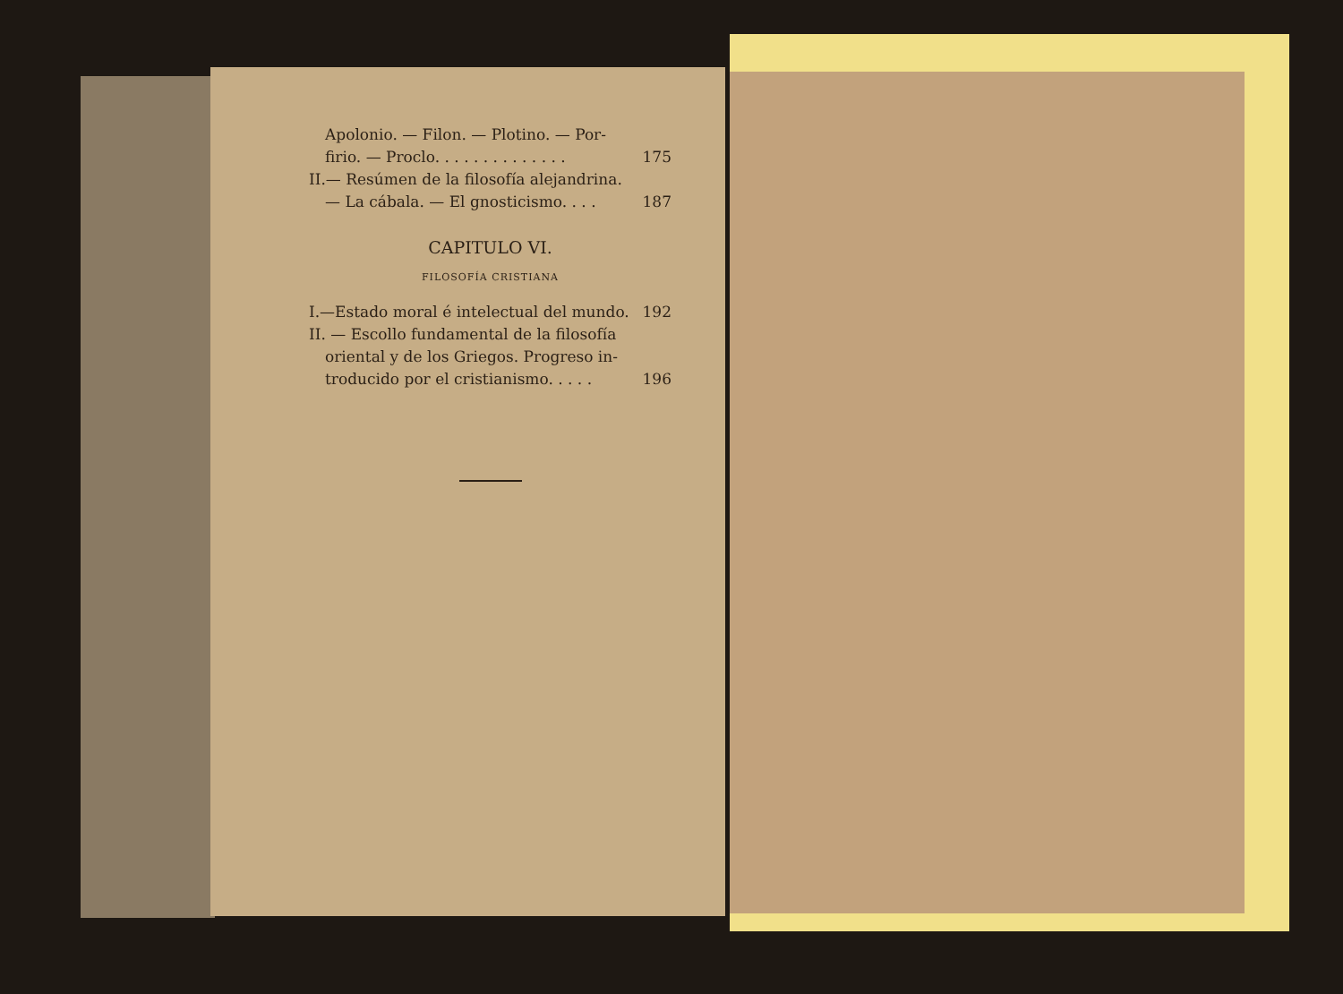Apolonio. — Filon. — Plotino. — Por-
firio. — Proclo. . . . . . . . . . . . . . 175
II.— Resúmen de la filosofía alejandrina.
— La cábala. — El gnosticismo. . . . 187
CAPITULO VI.
FILOSOFÍA CRISTIANA
I.—Estado moral é intelectual del mundo. 192
II. — Escollo fundamental de la filosofía
oriental y de los Griegos. Progreso in-
troducido por el cristianismo. . . . . 196